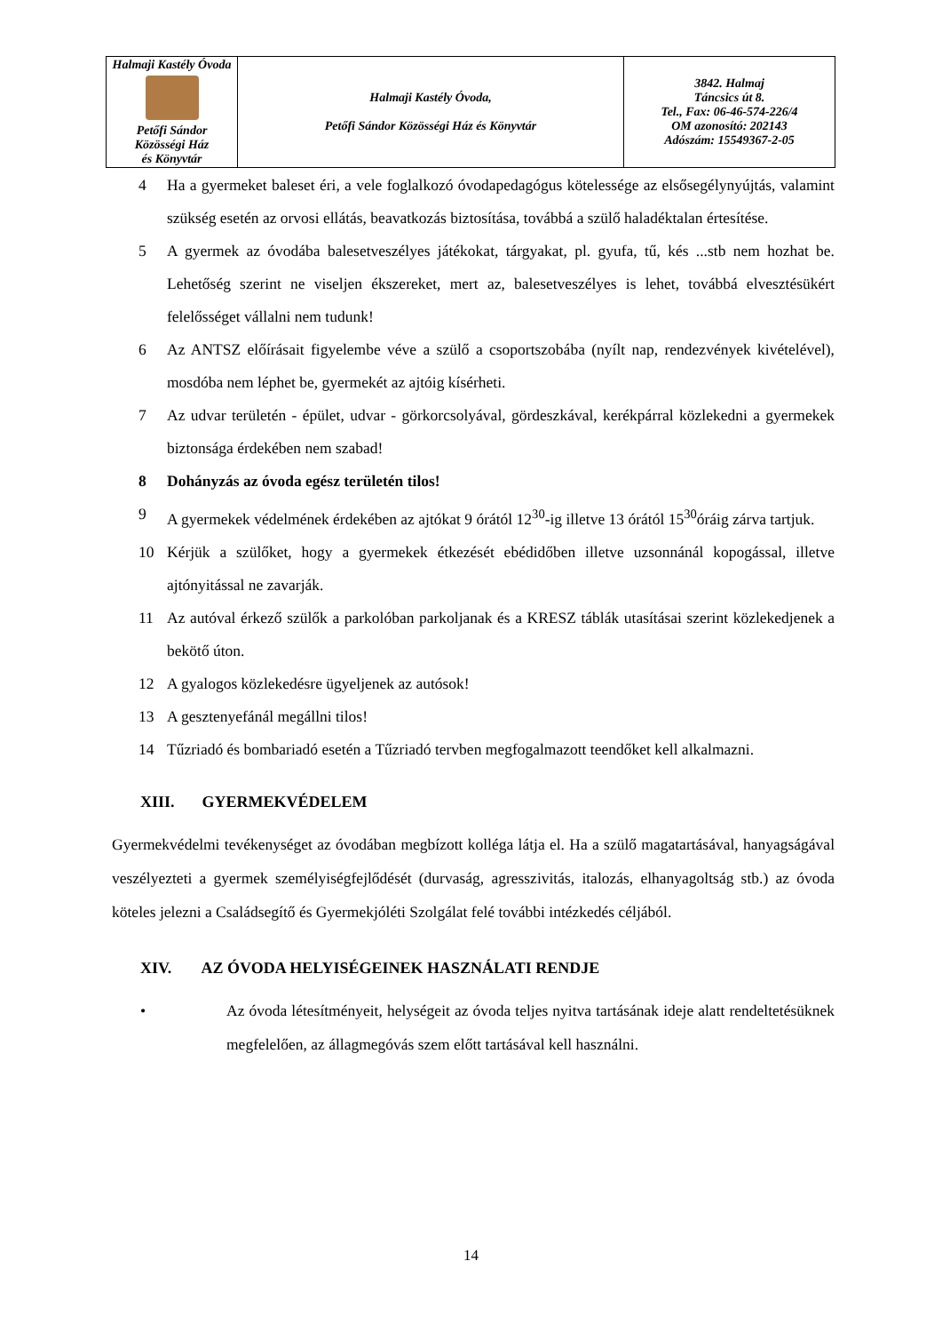| Halmaji Kastély Óvoda Petőfi Sándor Közösségi Ház és Könyvtár | Halmaji Kastély Óvoda, Petőfi Sándor Közösségi Ház és Könyvtár | 3842. Halmaj Táncsics út 8. Tel., Fax: 06-46-574-226/4 OM azonosító: 202143 Adószám: 15549367-2-05 |
4 Ha a gyermeket baleset éri, a vele foglalkozó óvodapedagógus kötelessége az elsősegélynyújtás, valamint szükség esetén az orvosi ellátás, beavatkozás biztosítása, továbbá a szülő haladéktalan értesítése.
5 A gyermek az óvodába balesetveszélyes játékokat, tárgyakat, pl. gyufa, tű, kés ...stb nem hozhat be. Lehetőség szerint ne viseljen ékszereket, mert az, balesetveszélyes is lehet, továbbá elvesztésükért felelősséget vállalni nem tudunk!
6 Az ANTSZ előírásait figyelembe véve a szülő a csoportszobába (nyílt nap, rendezvények kivételével), mosdóba nem léphet be, gyermekét az ajtóig kísérheti.
7 Az udvar területén - épület, udvar - görkorcsolyával, gördeszkával, kerékpárral közlekedni a gyermekek biztonsága érdekében nem szabad!
8 Dohányzás az óvoda egész területén tilos!
9 A gyermekek védelmének érdekében az ajtókat 9 órától 12<sup>30</sup>-ig illetve 13 órától 15<sup>30</sup>óráig zárva tartjuk.
10 Kérjük a szülőket, hogy a gyermekek étkezését ebédidőben illetve uzsonnánál kopogással, illetve ajtónyitással ne zavarják.
11 Az autóval érkező szülők a parkolóban parkoljanak és a KRESZ táblák utasításai szerint közlekedjenek a bekötő úton.
12 A gyalogos közlekedésre ügyeljenek az autósok!
13 A gesztenyefánál megállni tilos!
14 Tűzriadó és bombariadó esetén a Tűzriadó tervben megfogalmazott teendőket kell alkalmazni.
XIII. GYERMEKVÉDELEM
Gyermekvédelmi tevékenységet az óvodában megbízott kolléga látja el. Ha a szülő magatartásával, hanyagságával veszélyezteti a gyermek személyiségfejlődését (durvaság, agresszivitás, italozás, elhanyagoltság stb.) az óvoda köteles jelezni a Családsegítő és Gyermekjóléti Szolgálat felé további intézkedés céljából.
XIV. AZ ÓVODA HELYISÉGEINEK HASZNÁLATI RENDJE
• Az óvoda létesítményeit, helységeit az óvoda teljes nyitva tartásának ideje alatt rendeltetésüknek megfelelően, az állagmegóvás szem előtt tartásával kell használni.
14